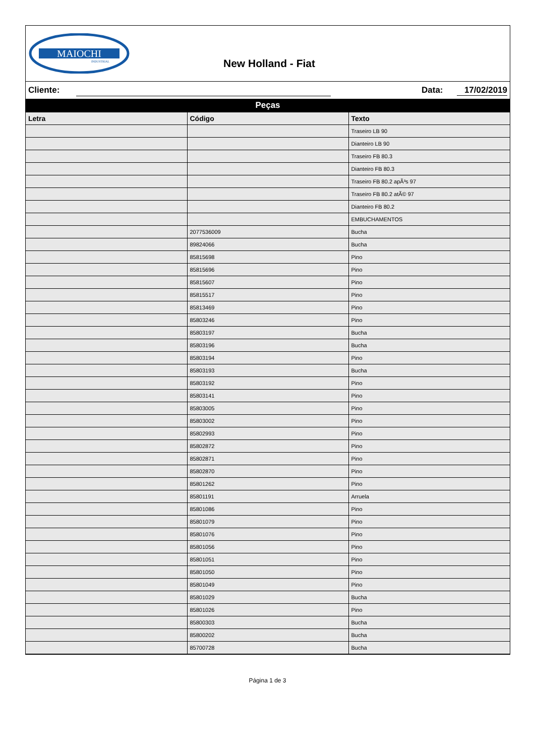MAIOCHI
INDUSTRIAL
New Holland - Fiat
Cliente: Data: 17/02/2019
Peças
| Letra | Código | Texto |
| --- | --- | --- |
| | | Traseiro LB 90 |
| | | Dianteiro LB 90 |
| | | Traseiro FB 80.3 |
| | | Dianteiro FB 80.3 |
| | | Traseiro FB 80.2 apÃ³s 97 |
| | | Traseiro FB 80.2 atÃ© 97 |
| | | Dianteiro FB 80.2 |
| | | EMBUCHAMENTOS |
| | 2077536009 | Bucha |
| | 89824066 | Bucha |
| | 85815698 | Pino |
| | 85815696 | Pino |
| | 85815607 | Pino |
| | 85815517 | Pino |
| | 85813469 | Pino |
| | 85803246 | Pino |
| | 85803197 | Bucha |
| | 85803196 | Bucha |
| | 85803194 | Pino |
| | 85803193 | Bucha |
| | 85803192 | Pino |
| | 85803141 | Pino |
| | 85803005 | Pino |
| | 85803002 | Pino |
| | 85802993 | Pino |
| | 85802872 | Pino |
| | 85802871 | Pino |
| | 85802870 | Pino |
| | 85801262 | Pino |
| | 85801191 | Arruela |
| | 85801086 | Pino |
| | 85801079 | Pino |
| | 85801076 | Pino |
| | 85801056 | Pino |
| | 85801051 | Pino |
| | 85801050 | Pino |
| | 85801049 | Pino |
| | 85801029 | Bucha |
| | 85801026 | Pino |
| | 85800303 | Bucha |
| | 85800202 | Bucha |
| | 85700728 | Bucha |
Página 1 de 3